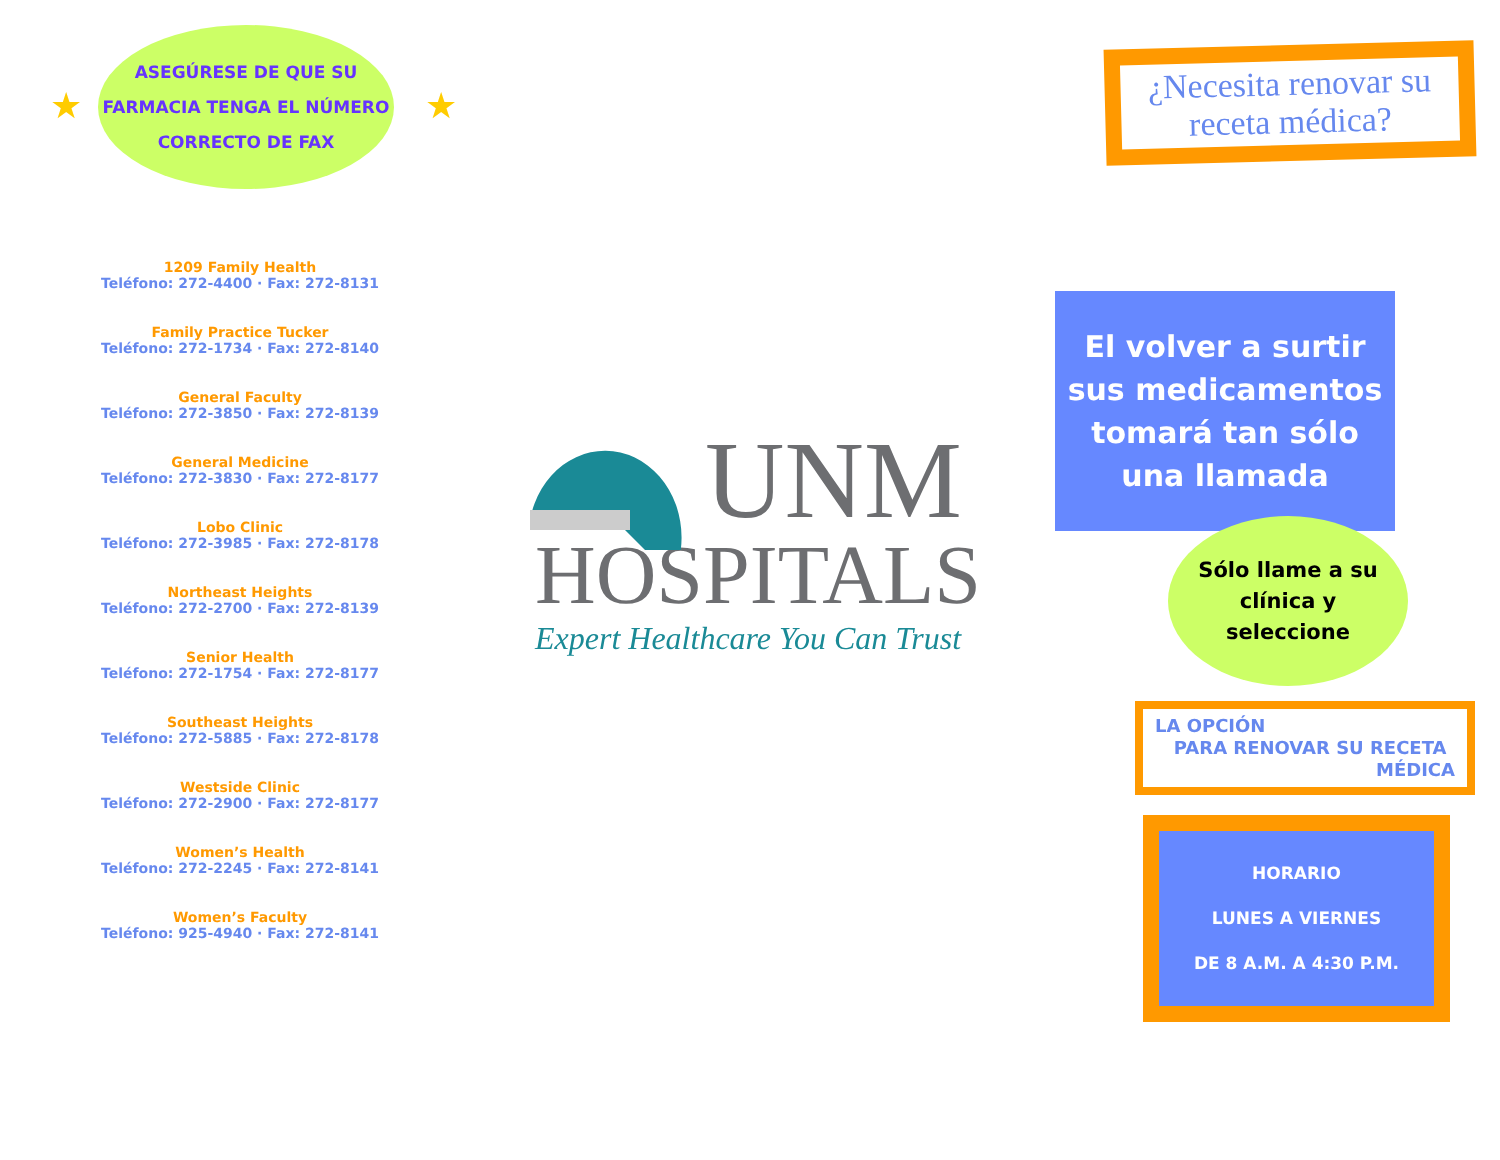★ ★
ASEGÚRESE DE QUE SU
FARMACIA TENGA EL NÚMERO
CORRECTO DE FAX
1209 Family Health
Teléfono: 272-4400 · Fax: 272-8131
Family Practice Tucker
Teléfono: 272-1734 · Fax: 272-8140
General Faculty
Teléfono: 272-3850 · Fax: 272-8139
General Medicine
Teléfono: 272-3830 · Fax: 272-8177
Lobo Clinic
Teléfono: 272-3985 · Fax: 272-8178
Northeast Heights
Teléfono: 272-2700 · Fax: 272-8139
Senior Health
Teléfono: 272-1754 · Fax: 272-8177
Southeast Heights
Teléfono: 272-5885 · Fax: 272-8178
Westside Clinic
Teléfono: 272-2900 · Fax: 272-8177
Women’s Health
Teléfono: 272-2245 · Fax: 272-8141
Women’s Faculty
Teléfono: 925-4940 · Fax: 272-8141
UNM
HOSPITALS
Expert Healthcare You Can Trust
¿Necesita renovar su receta médica?
El volver a surtir
sus medicamentos
tomará tan sólo
una llamada
Sólo llame a su
clínica y
seleccione
LA OPCIÓN
PARA RENOVAR SU RECETA
MÉDICA
HORARIO
LUNES A VIERNES
DE 8 A.M. A 4:30 P.M.